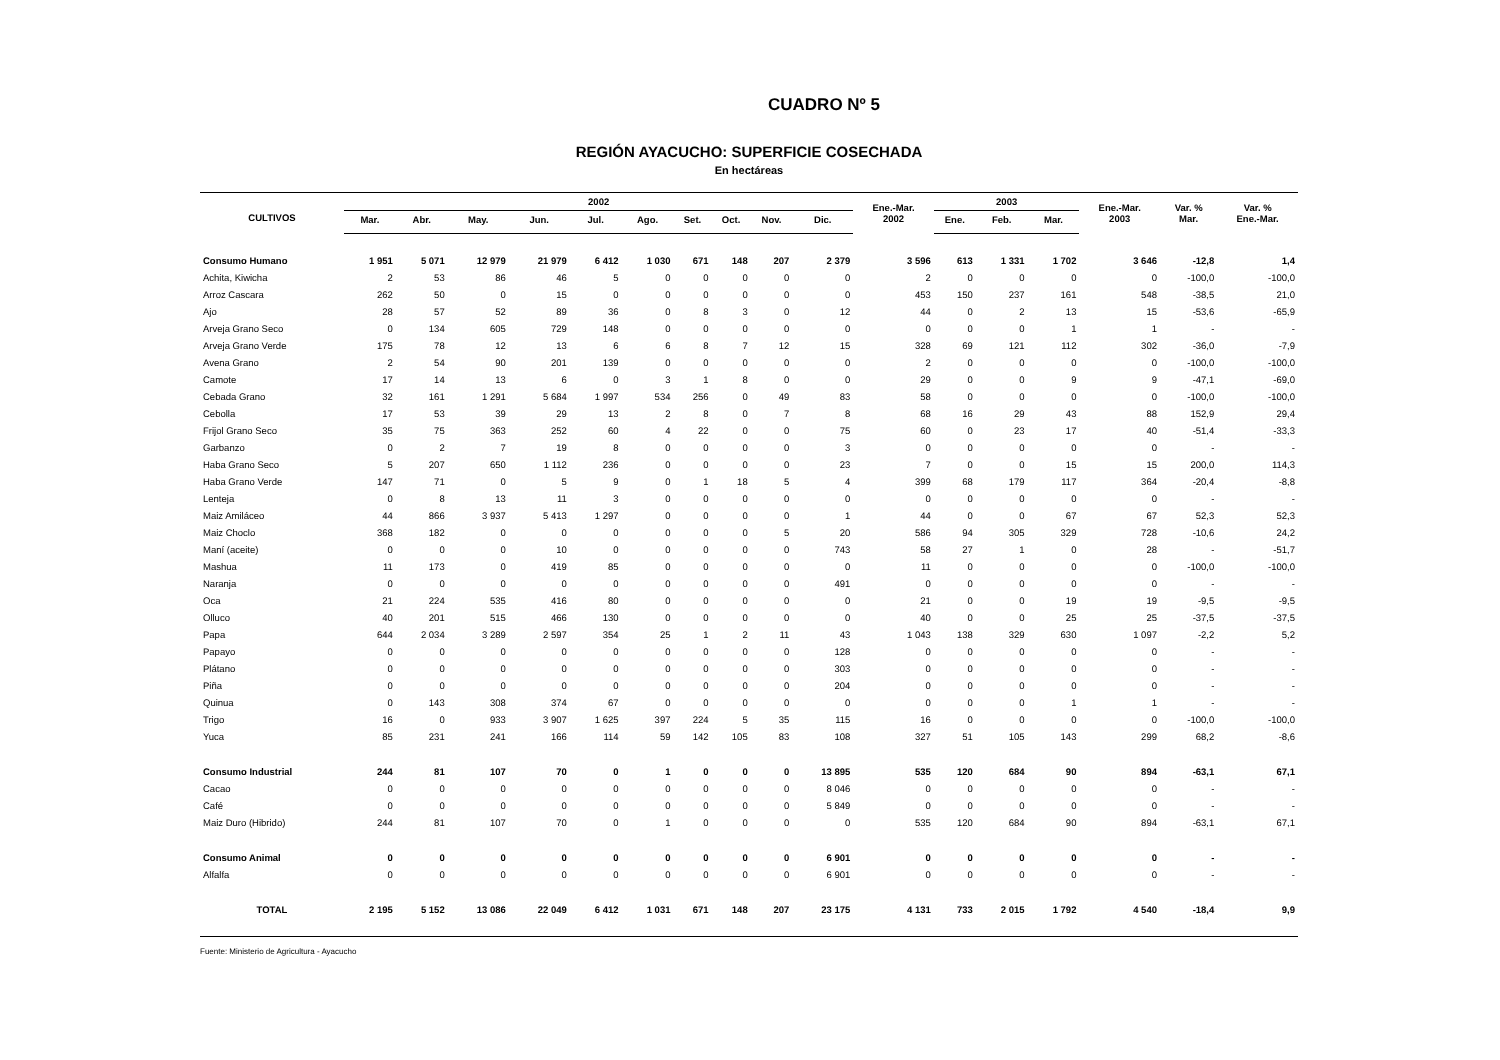CUADRO Nº 5
REGIÓN AYACUCHO: SUPERFICIE COSECHADA
En hectáreas
| CULTIVOS | 2002 | | | | | | | | | | Ene.-Mar. 2002 | 2003 | | | Ene.-Mar. 2003 | Var. % Mar. | Var. % Ene.-Mar. |
| --- | --- | --- | --- | --- | --- | --- | --- | --- | --- | --- | --- | --- | --- | --- | --- | --- | --- |
| | Mar. | Abr. | May. | Jun. | Jul. | Ago. | Set. | Oct. | Nov. | Dic. | | Ene. | Feb. | Mar. | | | |
| Consumo Humano | 1 951 | 5 071 | 12 979 | 21 979 | 6 412 | 1 030 | 671 | 148 | 207 | 2 379 | 3 596 | 613 | 1 331 | 1 702 | 3 646 | -12,8 | 1,4 |
| Achita, Kiwicha | 2 | 53 | 86 | 46 | 5 | 0 | 0 | 0 | 0 | 0 | 2 | 0 | 0 | 0 | 0 | -100,0 | -100,0 |
| Arroz Cascara | 262 | 50 | 0 | 15 | 0 | 0 | 0 | 0 | 0 | 0 | 453 | 150 | 237 | 161 | 548 | -38,5 | 21,0 |
| Ajo | 28 | 57 | 52 | 89 | 36 | 0 | 8 | 3 | 0 | 12 | 44 | 0 | 2 | 13 | 15 | -53,6 | -65,9 |
| Arveja Grano Seco | 0 | 134 | 605 | 729 | 148 | 0 | 0 | 0 | 0 | 0 | 0 | 0 | 0 | 1 | 1 | - | - |
| Arveja Grano Verde | 175 | 78 | 12 | 13 | 6 | 6 | 8 | 7 | 12 | 15 | 328 | 69 | 121 | 112 | 302 | -36,0 | -7,9 |
| Avena Grano | 2 | 54 | 90 | 201 | 139 | 0 | 0 | 0 | 0 | 0 | 2 | 0 | 0 | 0 | 0 | -100,0 | -100,0 |
| Camote | 17 | 14 | 13 | 6 | 0 | 3 | 1 | 8 | 0 | 0 | 29 | 0 | 0 | 9 | 9 | -47,1 | -69,0 |
| Cebada Grano | 32 | 161 | 1 291 | 5 684 | 1 997 | 534 | 256 | 0 | 49 | 83 | 58 | 0 | 0 | 0 | 0 | -100,0 | -100,0 |
| Cebolla | 17 | 53 | 39 | 29 | 13 | 2 | 8 | 0 | 7 | 8 | 68 | 16 | 29 | 43 | 88 | 152,9 | 29,4 |
| Frijol Grano Seco | 35 | 75 | 363 | 252 | 60 | 4 | 22 | 0 | 0 | 75 | 60 | 0 | 23 | 17 | 40 | -51,4 | -33,3 |
| Garbanzo | 0 | 2 | 7 | 19 | 8 | 0 | 0 | 0 | 0 | 3 | 0 | 0 | 0 | 0 | 0 | - | - |
| Haba Grano Seco | 5 | 207 | 650 | 1 112 | 236 | 0 | 0 | 0 | 0 | 23 | 7 | 0 | 0 | 15 | 15 | 200,0 | 114,3 |
| Haba Grano Verde | 147 | 71 | 0 | 5 | 9 | 0 | 1 | 18 | 5 | 4 | 399 | 68 | 179 | 117 | 364 | -20,4 | -8,8 |
| Lenteja | 0 | 8 | 13 | 11 | 3 | 0 | 0 | 0 | 0 | 0 | 0 | 0 | 0 | 0 | 0 | - | - |
| Maiz Amiláceo | 44 | 866 | 3 937 | 5 413 | 1 297 | 0 | 0 | 0 | 0 | 1 | 44 | 0 | 0 | 67 | 67 | 52,3 | 52,3 |
| Maiz Choclo | 368 | 182 | 0 | 0 | 0 | 0 | 0 | 0 | 5 | 20 | 586 | 94 | 305 | 329 | 728 | -10,6 | 24,2 |
| Maní (aceite) | 0 | 0 | 0 | 10 | 0 | 0 | 0 | 0 | 0 | 743 | 58 | 27 | 1 | 0 | 28 | - | -51,7 |
| Mashua | 11 | 173 | 0 | 419 | 85 | 0 | 0 | 0 | 0 | 0 | 11 | 0 | 0 | 0 | 0 | -100,0 | -100,0 |
| Naranja | 0 | 0 | 0 | 0 | 0 | 0 | 0 | 0 | 0 | 491 | 0 | 0 | 0 | 0 | 0 | - | - |
| Oca | 21 | 224 | 535 | 416 | 80 | 0 | 0 | 0 | 0 | 0 | 21 | 0 | 0 | 19 | 19 | -9,5 | -9,5 |
| Olluco | 40 | 201 | 515 | 466 | 130 | 0 | 0 | 0 | 0 | 0 | 40 | 0 | 0 | 25 | 25 | -37,5 | -37,5 |
| Papa | 644 | 2 034 | 3 289 | 2 597 | 354 | 25 | 1 | 2 | 11 | 43 | 1 043 | 138 | 329 | 630 | 1 097 | -2,2 | 5,2 |
| Papayo | 0 | 0 | 0 | 0 | 0 | 0 | 0 | 0 | 0 | 128 | 0 | 0 | 0 | 0 | 0 | - | - |
| Plátano | 0 | 0 | 0 | 0 | 0 | 0 | 0 | 0 | 0 | 303 | 0 | 0 | 0 | 0 | 0 | - | - |
| Piña | 0 | 0 | 0 | 0 | 0 | 0 | 0 | 0 | 0 | 204 | 0 | 0 | 0 | 0 | 0 | - | - |
| Quinua | 0 | 143 | 308 | 374 | 67 | 0 | 0 | 0 | 0 | 0 | 0 | 0 | 0 | 1 | 1 | - | - |
| Trigo | 16 | 0 | 933 | 3 907 | 1 625 | 397 | 224 | 5 | 35 | 115 | 16 | 0 | 0 | 0 | 0 | -100,0 | -100,0 |
| Yuca | 85 | 231 | 241 | 166 | 114 | 59 | 142 | 105 | 83 | 108 | 327 | 51 | 105 | 143 | 299 | 68,2 | -8,6 |
| Consumo Industrial | 244 | 81 | 107 | 70 | 0 | 1 | 0 | 0 | 0 | 13 895 | 535 | 120 | 684 | 90 | 894 | -63,1 | 67,1 |
| Cacao | 0 | 0 | 0 | 0 | 0 | 0 | 0 | 0 | 0 | 8 046 | 0 | 0 | 0 | 0 | 0 | - | - |
| Café | 0 | 0 | 0 | 0 | 0 | 0 | 0 | 0 | 0 | 5 849 | 0 | 0 | 0 | 0 | 0 | - | - |
| Maiz Duro (Hibrido) | 244 | 81 | 107 | 70 | 0 | 1 | 0 | 0 | 0 | 0 | 535 | 120 | 684 | 90 | 894 | -63,1 | 67,1 |
| Consumo Animal | 0 | 0 | 0 | 0 | 0 | 0 | 0 | 0 | 0 | 6 901 | 0 | 0 | 0 | 0 | 0 | - | - |
| Alfalfa | 0 | 0 | 0 | 0 | 0 | 0 | 0 | 0 | 0 | 6 901 | 0 | 0 | 0 | 0 | 0 | - | - |
| TOTAL | 2 195 | 5 152 | 13 086 | 22 049 | 6 412 | 1 031 | 671 | 148 | 207 | 23 175 | 4 131 | 733 | 2 015 | 1 792 | 4 540 | -18,4 | 9,9 |
Fuente: Ministerio de Agricultura - Ayacucho